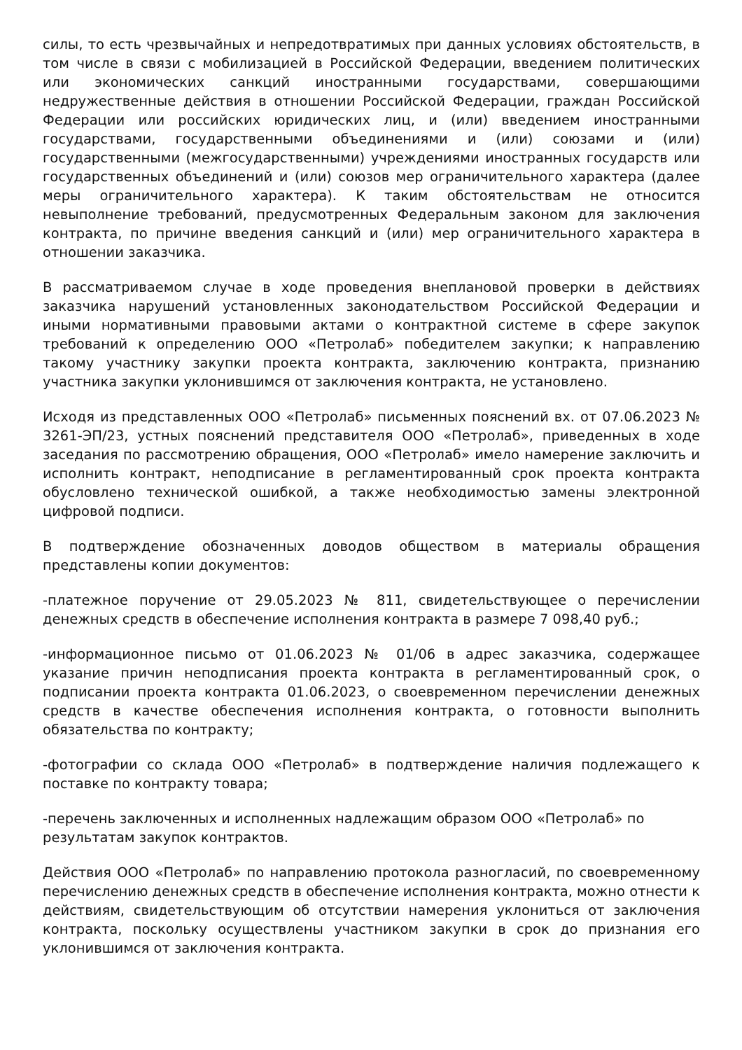силы, то есть чрезвычайных и непредотвратимых при данных условиях обстоятельств, в том числе в связи с мобилизацией в Российской Федерации, введением политических или экономических санкций иностранными государствами, совершающими недружественные действия в отношении Российской Федерации, граждан Российской Федерации или российских юридических лиц, и (или) введением иностранными государствами, государственными объединениями и (или) союзами и (или) государственными (межгосударственными) учреждениями иностранных государств или государственных объединений и (или) союзов мер ограничительного характера (далее меры ограничительного характера). К таким обстоятельствам не относится невыполнение требований, предусмотренных Федеральным законом для заключения контракта, по причине введения санкций и (или) мер ограничительного характера в отношении заказчика.
В рассматриваемом случае в ходе проведения внеплановой проверки в действиях заказчика нарушений установленных законодательством Российской Федерации и иными нормативными правовыми актами о контрактной системе в сфере закупок требований к определению ООО «Петролаб» победителем закупки; к направлению такому участнику закупки проекта контракта, заключению контракта, признанию участника закупки уклонившимся от заключения контракта, не установлено.
Исходя из представленных ООО «Петролаб» письменных пояснений вх. от 07.06.2023 № 3261-ЭП/23, устных пояснений представителя ООО «Петролаб», приведенных в ходе заседания по рассмотрению обращения, ООО «Петролаб» имело намерение заключить и исполнить контракт, неподписание в регламентированный срок проекта контракта обусловлено технической ошибкой, а также необходимостью замены электронной цифровой подписи.
В подтверждение обозначенных доводов обществом в материалы обращения представлены копии документов:
-платежное поручение от 29.05.2023 № 811, свидетельствующее о перечислении денежных средств в обеспечение исполнения контракта в размере 7 098,40 руб.;
-информационное письмо от 01.06.2023 № 01/06 в адрес заказчика, содержащее указание причин неподписания проекта контракта в регламентированный срок, о подписании проекта контракта 01.06.2023, о своевременном перечислении денежных средств в качестве обеспечения исполнения контракта, о готовности выполнить обязательства по контракту;
-фотографии со склада ООО «Петролаб» в подтверждение наличия подлежащего к поставке по контракту товара;
-перечень заключенных и исполненных надлежащим образом ООО «Петролаб» по результатам закупок контрактов.
Действия ООО «Петролаб» по направлению протокола разногласий, по своевременному перечислению денежных средств в обеспечение исполнения контракта, можно отнести к действиям, свидетельствующим об отсутствии намерения уклониться от заключения контракта, поскольку осуществлены участником закупки в срок до признания его уклонившимся от заключения контракта.